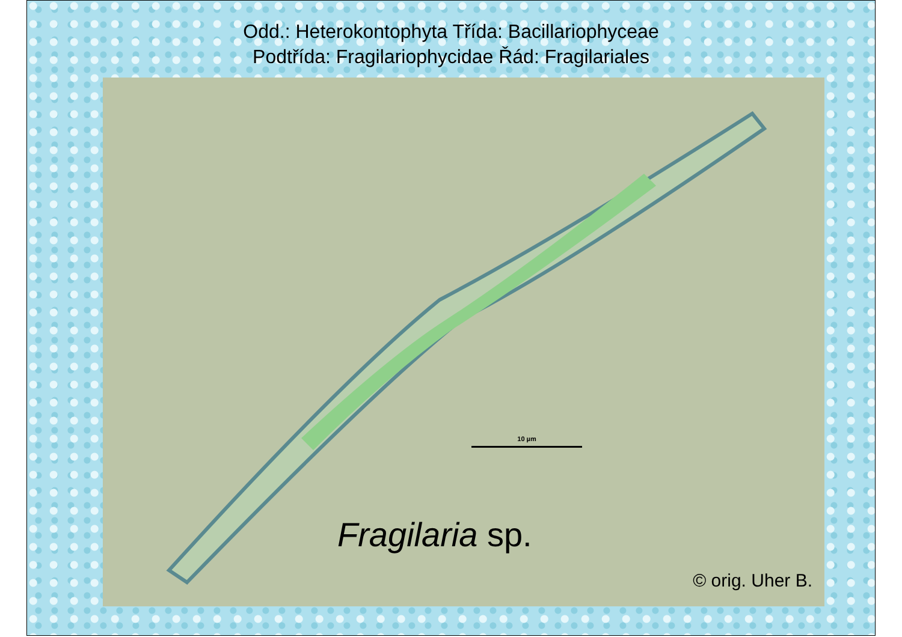Odd.: Heterokontophyta Třída: Bacillariophyceae
Podtřída: Fragilariophycidae Řád: Fragilariales
10 µm
Fragilaria sp.
© orig. Uher B.